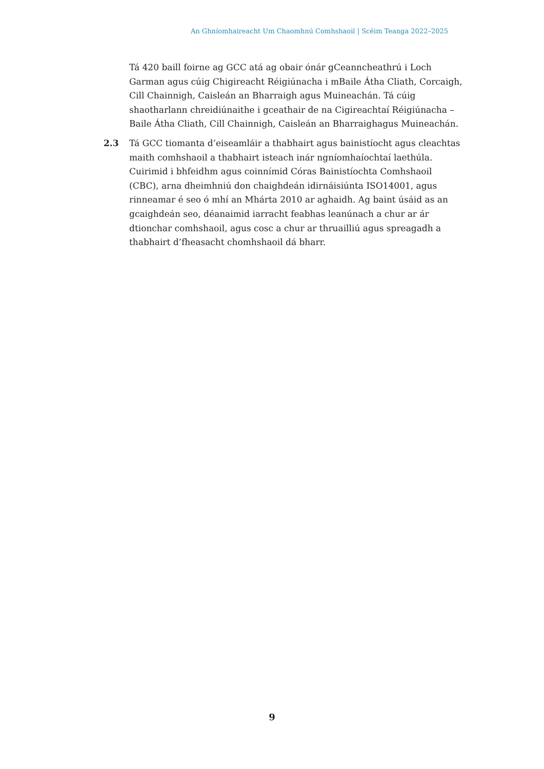An Ghníomhaireacht Um Chaomhnú Comhshaoil | Scéim Teanga 2022–2025
Tá 420 baill foirne ag GCC atá ag obair ónár gCeanncheathrú i Loch Garman agus cúig Chigireacht Réigiúnacha i mBaile Átha Cliath, Corcaigh, Cill Chainnigh, Caisleán an Bharraigh agus Muineachán. Tá cúig shaotharlann chreidiúnaithe i gceathair de na Cigireachtaí Réigiúnacha – Baile Átha Cliath, Cill Chainnigh, Caisleán an Bharraighagus Muineachán.
2.3 Tá GCC tiomanta d’eiseamláir a thabhairt agus bainistíocht agus cleachtas maith comhshaoil a thabhairt isteach inár ngníomhaíochtaí laethúla. Cuirimid i bhfeidhm agus coinnímid Córas Bainistíochta Comhshaoil (CBC), arna dheimhniú don chaighdeán idirnáisiúnta ISO14001, agus rinneamar é seo ó mhí an Mhárta 2010 ar aghaidh. Ag baint úsáid as an gcaighdeán seo, déanaimid iarracht feabhas leanúnach a chur ar ár dtionchar comhshaoil, agus cosc a chur ar thruailliú agus spreagadh a thabhairt d’fheasacht chomhshaoil dá bharr.
9